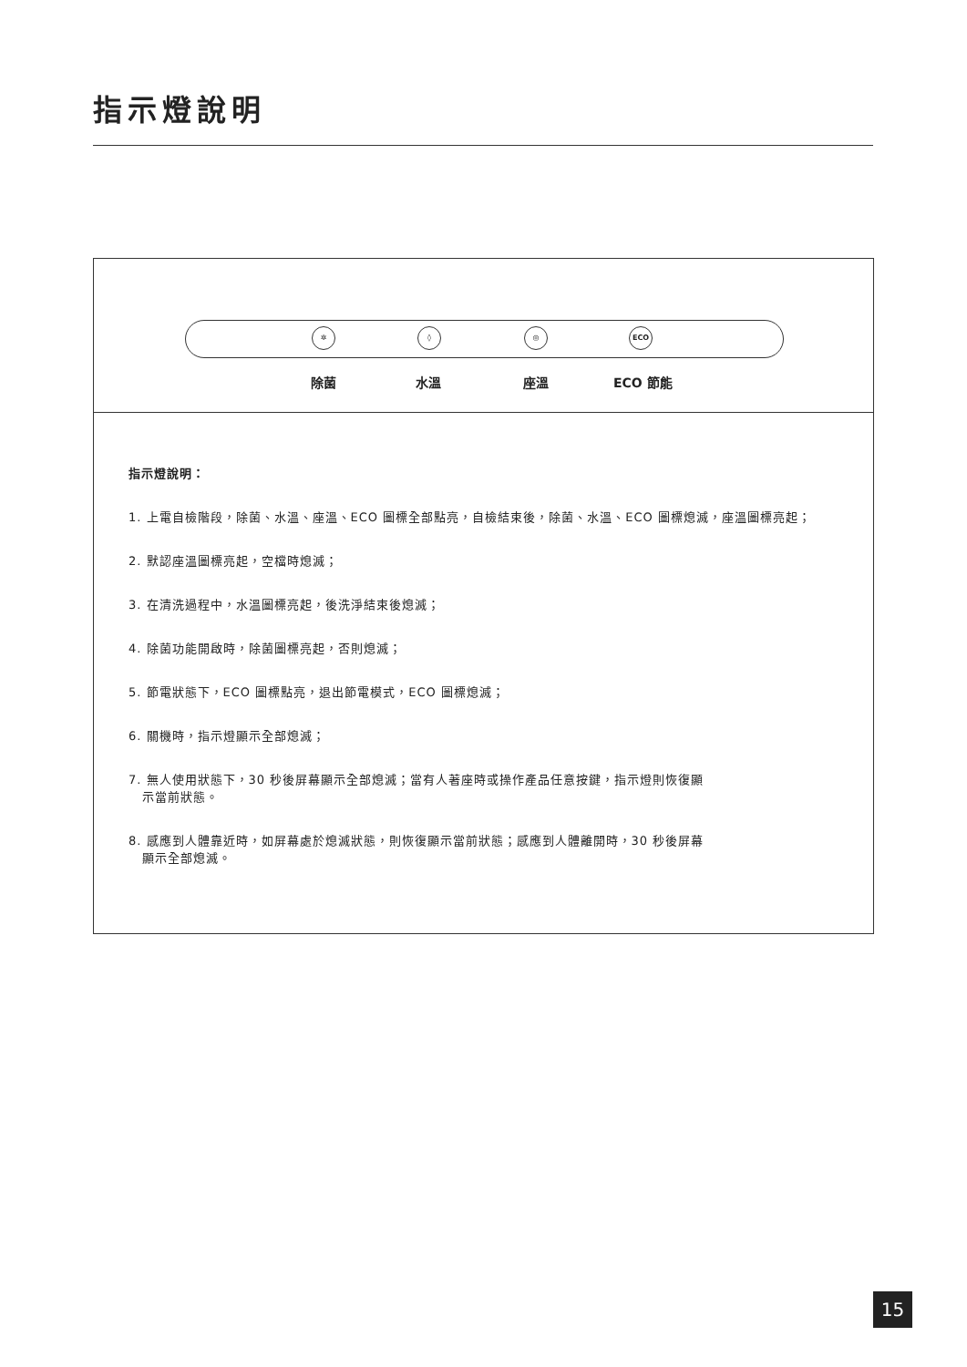指示燈說明
✲ ◊ ◎ ECO
除菌 水溫 座溫 ECO 節能
指示燈說明：
1. 上電自檢階段，除菌、水溫、座溫、ECO 圖標全部點亮，自檢結束後，除菌、水溫、ECO 圖標熄滅，座溫圖標亮起；
2. 默認座溫圖標亮起，空檔時熄滅；
3. 在清洗過程中，水溫圖標亮起，後洗淨結束後熄滅；
4. 除菌功能開啟時，除菌圖標亮起，否則熄滅；
5. 節電狀態下，ECO 圖標點亮，退出節電模式，ECO 圖標熄滅；
6. 關機時，指示燈顯示全部熄滅；
7. 無人使用狀態下，30 秒後屏幕顯示全部熄滅；當有人著座時或操作產品任意按鍵，指示燈則恢復顯
示當前狀態。
8. 感應到人體靠近時，如屏幕處於熄滅狀態，則恢復顯示當前狀態；感應到人體離開時，30 秒後屏幕
顯示全部熄滅。
15